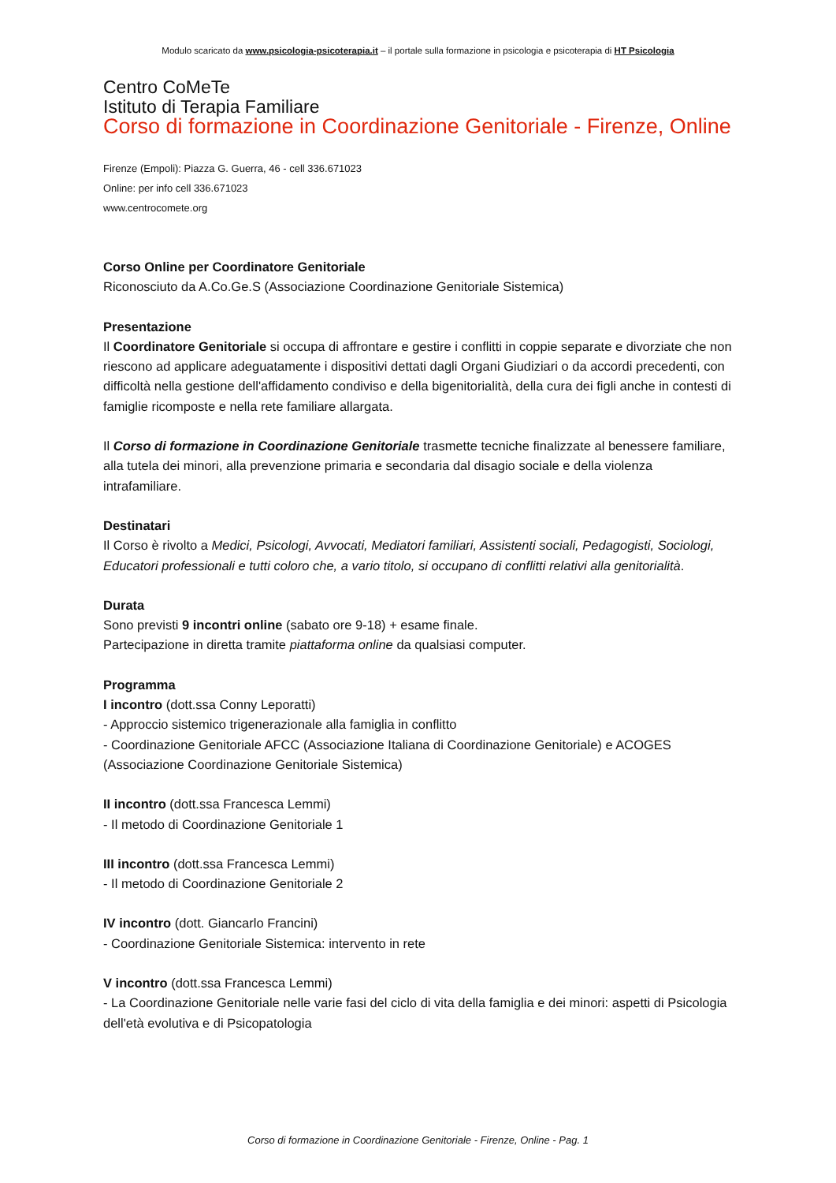Modulo scaricato da www.psicologia-psicoterapia.it – il portale sulla formazione in psicologia e psicoterapia di HT Psicologia
Centro CoMeTe
Istituto di Terapia Familiare
Corso di formazione in Coordinazione Genitoriale - Firenze, Online
Firenze (Empoli): Piazza G. Guerra, 46 - cell 336.671023
Online: per info cell 336.671023
www.centrocomete.org
Corso Online per Coordinatore Genitoriale
Riconosciuto da A.Co.Ge.S (Associazione Coordinazione Genitoriale Sistemica)
Presentazione
Il Coordinatore Genitoriale si occupa di affrontare e gestire i conflitti in coppie separate e divorziate che non riescono ad applicare adeguatamente i dispositivi dettati dagli Organi Giudiziari o da accordi precedenti, con difficoltà nella gestione dell'affidamento condiviso e della bigenitorialità, della cura dei figli anche in contesti di famiglie ricomposte e nella rete familiare allargata.
Il Corso di formazione in Coordinazione Genitoriale trasmette tecniche finalizzate al benessere familiare, alla tutela dei minori, alla prevenzione primaria e secondaria dal disagio sociale e della violenza intrafamiliare.
Destinatari
Il Corso è rivolto a Medici, Psicologi, Avvocati, Mediatori familiari, Assistenti sociali, Pedagogisti, Sociologi, Educatori professionali e tutti coloro che, a vario titolo, si occupano di conflitti relativi alla genitorialità.
Durata
Sono previsti 9 incontri online (sabato ore 9-18) + esame finale.
Partecipazione in diretta tramite piattaforma online da qualsiasi computer.
Programma
I incontro (dott.ssa Conny Leporatti)
- Approccio sistemico trigenerazionale alla famiglia in conflitto
- Coordinazione Genitoriale AFCC (Associazione Italiana di Coordinazione Genitoriale) e ACOGES (Associazione Coordinazione Genitoriale Sistemica)
II incontro (dott.ssa Francesca Lemmi)
- Il metodo di Coordinazione Genitoriale 1
III incontro (dott.ssa Francesca Lemmi)
- Il metodo di Coordinazione Genitoriale 2
IV incontro (dott. Giancarlo Francini)
- Coordinazione Genitoriale Sistemica: intervento in rete
V incontro (dott.ssa Francesca Lemmi)
- La Coordinazione Genitoriale nelle varie fasi del ciclo di vita della famiglia e dei minori: aspetti di Psicologia dell'età evolutiva e di Psicopatologia
Corso di formazione in Coordinazione Genitoriale - Firenze, Online - Pag. 1